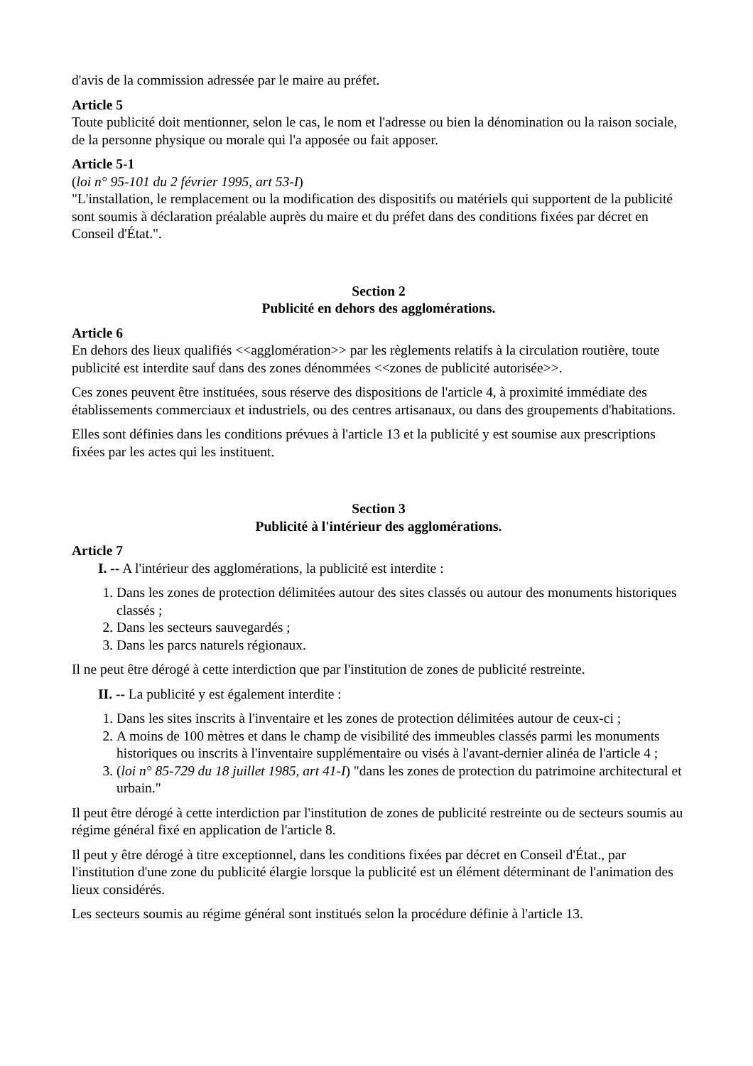d'avis de la commission adressée par le maire au préfet.
Article 5
Toute publicité doit mentionner, selon le cas, le nom et l'adresse ou bien la dénomination ou la raison sociale, de la personne physique ou morale qui l'a apposée ou fait apposer.
Article 5-1
(loi n° 95-101 du 2 février 1995, art 53-I)
"L'installation, le remplacement ou la modification des dispositifs ou matériels qui supportent de la publicité sont soumis à déclaration préalable auprès du maire et du préfet dans des conditions fixées par décret en Conseil d'État.".
Section 2
Publicité en dehors des agglomérations.
Article 6
En dehors des lieux qualifiés <<agglomération>> par les règlements relatifs à la circulation routière, toute publicité est interdite sauf dans des zones dénommées <<zones de publicité autorisée>>.
Ces zones peuvent être instituées, sous réserve des dispositions de l'article 4, à proximité immédiate des établissements commerciaux et industriels, ou des centres artisanaux, ou dans des groupements d'habitations.
Elles sont définies dans les conditions prévues à l'article 13 et la publicité y est soumise aux prescriptions fixées par les actes qui les instituent.
Section 3
Publicité à l'intérieur des agglomérations.
Article 7
I. -- A l'intérieur des agglomérations, la publicité est interdite :
1. Dans les zones de protection délimitées autour des sites classés ou autour des monuments historiques classés ;
2. Dans les secteurs sauvegardés ;
3. Dans les parcs naturels régionaux.
Il ne peut être dérogé à cette interdiction que par l'institution de zones de publicité restreinte.
II. -- La publicité y est également interdite :
1. Dans les sites inscrits à l'inventaire et les zones de protection délimitées autour de ceux-ci ;
2. A moins de 100 mètres et dans le champ de visibilité des immeubles classés parmi les monuments historiques ou inscrits à l'inventaire supplémentaire ou visés à l'avant-dernier alinéa de l'article 4 ;
3. (loi n° 85-729 du 18 juillet 1985, art 41-I) "dans les zones de protection du patrimoine architectural et urbain."
Il peut être dérogé à cette interdiction par l'institution de zones de publicité restreinte ou de secteurs soumis au régime général fixé en application de l'article 8.
Il peut y être dérogé à titre exceptionnel, dans les conditions fixées par décret en Conseil d'État., par l'institution d'une zone du publicité élargie lorsque la publicité est un élément déterminant de l'animation des lieux considérés.
Les secteurs soumis au régime général sont institués selon la procédure définie à l'article 13.